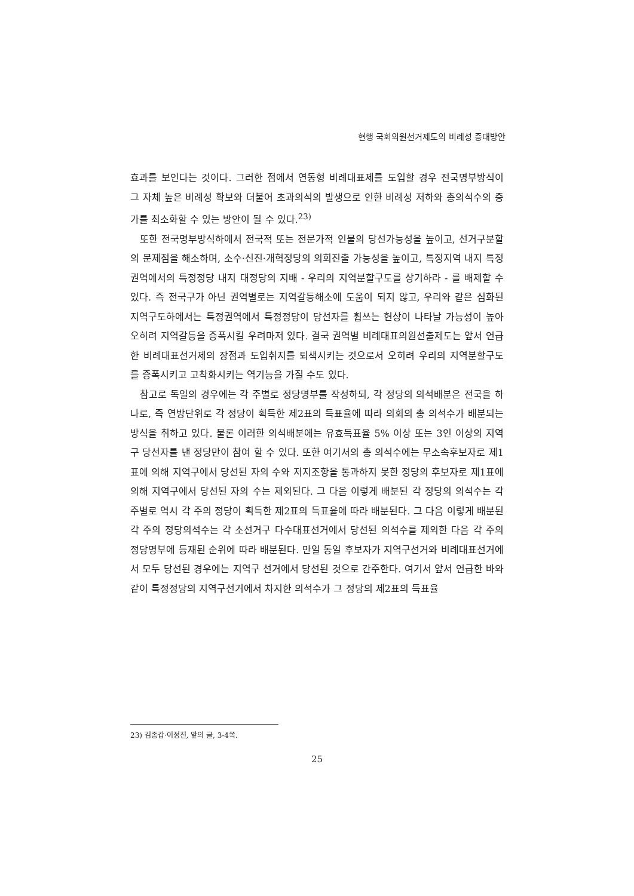현행 국회의원선거제도의 비례성 증대방안
효과를 보인다는 것이다. 그러한 점에서 연동형 비례대표제를 도입할 경우 전국명부방식이 그 자체 높은 비례성 확보와 더불어 초과의석의 발생으로 인한 비례성 저하와 총의석수의 증가를 최소화할 수 있는 방안이 될 수 있다.<sup>23)</sup>
또한 전국명부방식하에서 전국적 또는 전문가적 인물의 당선가능성을 높이고, 선거구분할의 문제점을 해소하며, 소수·신진·개혁정당의 의회진출 가능성을 높이고, 특정지역 내지 특정권역에서의 특정정당 내지 대정당의 지배 - 우리의 지역분할구도를 상기하라 - 를 배제할 수 있다. 즉 전국구가 아닌 권역별로는 지역갈등해소에 도움이 되지 않고, 우리와 같은 심화된 지역구도하에서는 특정권역에서 특정정당이 당선자를 휩쓰는 현상이 나타날 가능성이 높아 오히려 지역갈등을 증폭시킬 우려마저 있다. 결국 권역별 비례대표의원선출제도는 앞서 언급한 비례대표선거제의 장점과 도입취지를 퇴색시키는 것으로서 오히려 우리의 지역분할구도를 증폭시키고 고착화시키는 역기능을 가질 수도 있다.
참고로 독일의 경우에는 각 주별로 정당명부를 작성하되, 각 정당의 의석배분은 전국을 하나로, 즉 연방단위로 각 정당이 획득한 제2표의 득표율에 따라 의회의 총 의석수가 배분되는 방식을 취하고 있다. 물론 이러한 의석배분에는 유효득표율 5% 이상 또는 3인 이상의 지역구 당선자를 낸 정당만이 참여 할 수 있다. 또한 여기서의 총 의석수에는 무소속후보자로 제1표에 의해 지역구에서 당선된 자의 수와 저지조항을 통과하지 못한 정당의 후보자로 제1표에 의해 지역구에서 당선된 자의 수는 제외된다. 그 다음 이렇게 배분된 각 정당의 의석수는 각 주별로 역시 각 주의 정당이 획득한 제2표의 득표율에 따라 배분된다. 그 다음 이렇게 배분된 각 주의 정당의석수는 각 소선거구 다수대표선거에서 당선된 의석수를 제외한 다음 각 주의 정당명부에 등재된 순위에 따라 배분된다. 만일 동일 후보자가 지역구선거와 비례대표선거에서 모두 당선된 경우에는 지역구 선거에서 당선된 것으로 간주한다. 여기서 앞서 언급한 바와 같이 특정정당의 지역구선거에서 차지한 의석수가 그 정당의 제2표의 득표율
23) 김종갑·이정진, 앞의 글, 3-4쪽.
25